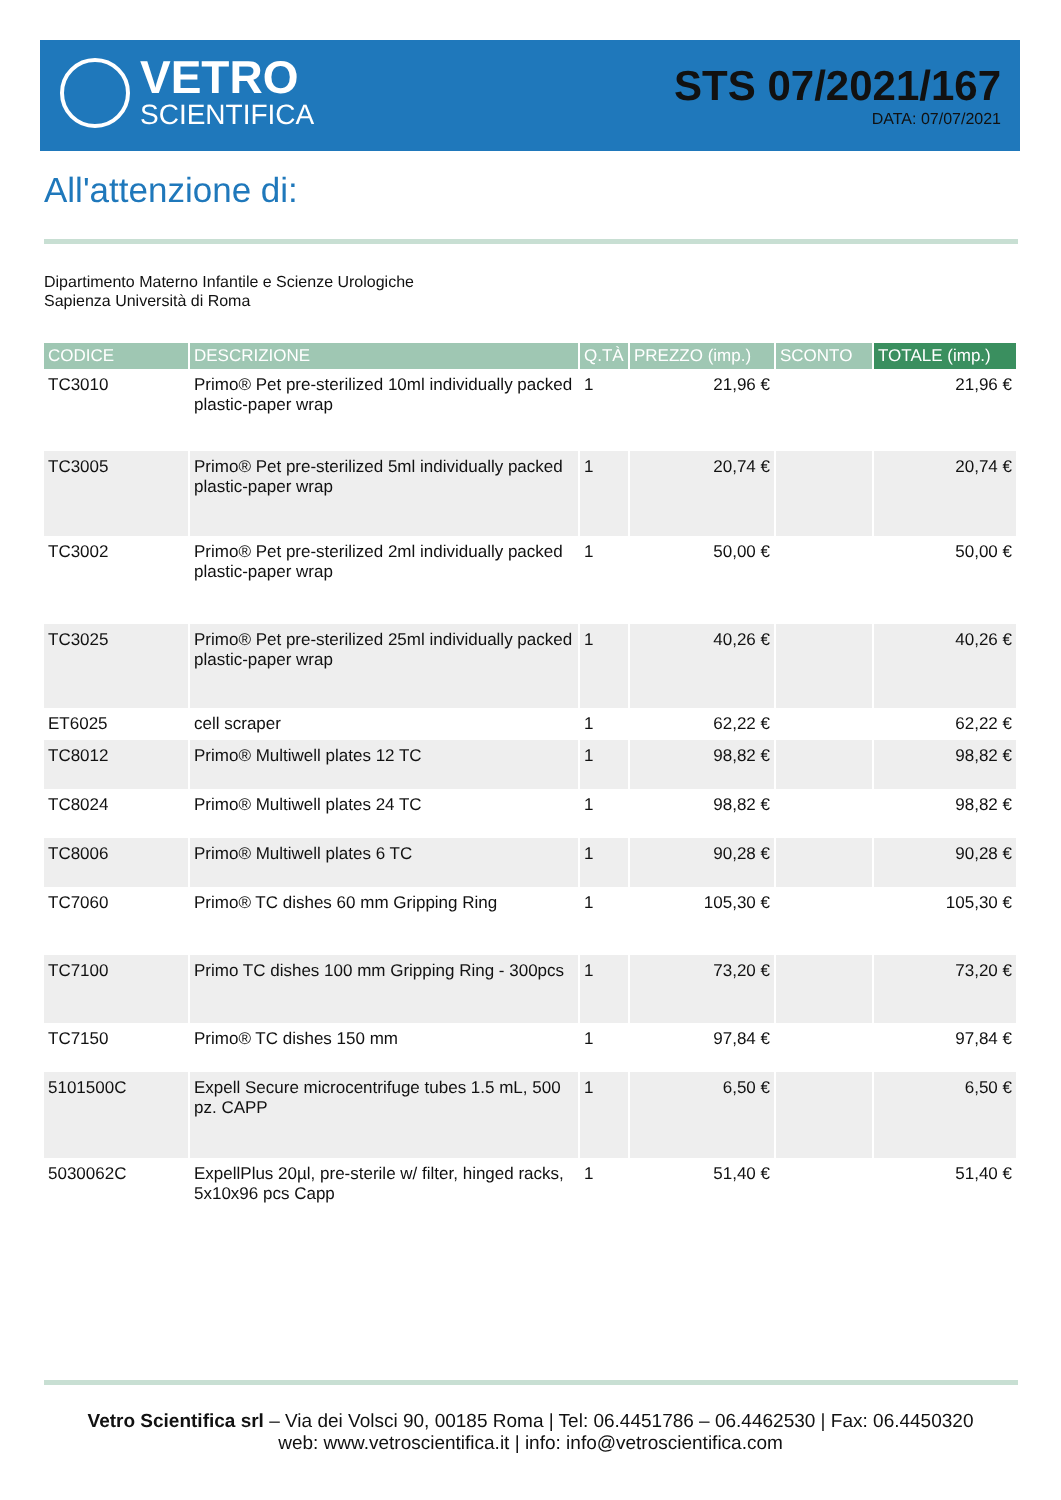VETRO
SCIENTIFICA
STS 07/2021/167
DATA: 07/07/2021
All'attenzione di:
Dipartimento Materno Infantile e Scienze Urologiche
Sapienza Università di Roma
| CODICE | DESCRIZIONE | Q.TÀ | PREZZO (imp.) | SCONTO | TOTALE (imp.) |
| --- | --- | --- | --- | --- | --- |
| TC3010 | Primo® Pet pre-sterilized 10ml individually packed plastic-paper wrap | 1 | 21,96 € | | 21,96 € |
| TC3005 | Primo® Pet pre-sterilized 5ml individually packed plastic-paper wrap | 1 | 20,74 € | | 20,74 € |
| TC3002 | Primo® Pet pre-sterilized 2ml individually packed plastic-paper wrap | 1 | 50,00 € | | 50,00 € |
| TC3025 | Primo® Pet pre-sterilized 25ml individually packed plastic-paper wrap | 1 | 40,26 € | | 40,26 € |
| ET6025 | cell scraper | 1 | 62,22 € | | 62,22 € |
| TC8012 | Primo® Multiwell plates 12 TC | 1 | 98,82 € | | 98,82 € |
| TC8024 | Primo® Multiwell plates 24 TC | 1 | 98,82 € | | 98,82 € |
| TC8006 | Primo® Multiwell plates 6 TC | 1 | 90,28 € | | 90,28 € |
| TC7060 | Primo® TC dishes 60 mm Gripping Ring | 1 | 105,30 € | | 105,30 € |
| TC7100 | Primo TC dishes 100 mm Gripping Ring - 300pcs | 1 | 73,20 € | | 73,20 € |
| TC7150 | Primo® TC dishes 150 mm | 1 | 97,84 € | | 97,84 € |
| 5101500C | Expell Secure microcentrifuge tubes 1.5 mL, 500 pz. CAPP | 1 | 6,50 € | | 6,50 € |
| 5030062C | ExpellPlus 20µl, pre-sterile w/ filter, hinged racks, 5x10x96 pcs Capp | 1 | 51,40 € | | 51,40 € |
Vetro Scientifica srl – Via dei Volsci 90, 00185 Roma | Tel: 06.4451786 – 06.4462530 | Fax: 06.4450320
web: www.vetroscientifica.it | info: info@vetroscientifica.com